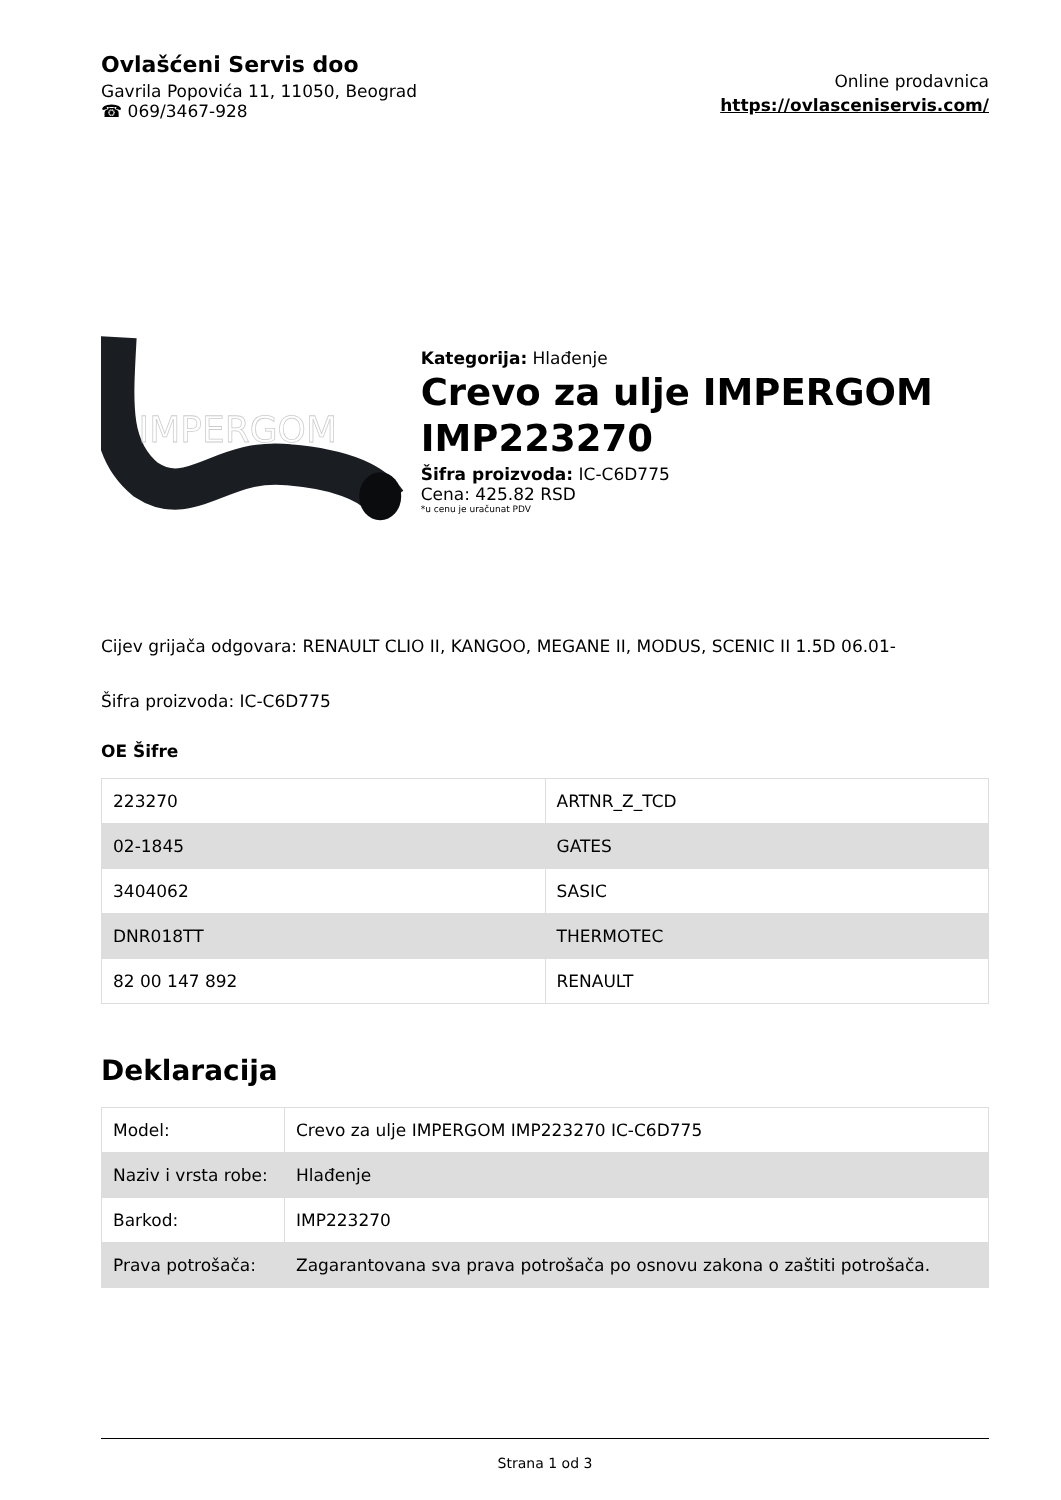Ovlašćeni Servis doo
Gavrila Popovića 11, 11050, Beograd
☎ 069/3467-928
Online prodavnica
https://ovlasceniservis.com/
IMPERGOM
Kategorija: Hlađenje
Crevo za ulje IMPERGOM IMP223270
Šifra proizvoda: IC-C6D775
Cena: 425.82 RSD
*u cenu je uračunat PDV
Cijev grijača odgovara: RENAULT CLIO II, KANGOO, MEGANE II, MODUS, SCENIC II 1.5D 06.01-
Šifra proizvoda: IC-C6D775
OE Šifre
| 223270 | ARTNR_Z_TCD |
| 02-1845 | GATES |
| 3404062 | SASIC |
| DNR018TT | THERMOTEC |
| 82 00 147 892 | RENAULT |
Deklaracija
| Model: | Crevo za ulje IMPERGOM IMP223270 IC-C6D775 |
| Naziv i vrsta robe: | Hlađenje |
| Barkod: | IMP223270 |
| Prava potrošača: | Zagarantovana sva prava potrošača po osnovu zakona o zaštiti potrošača. |
Strana 1 od 3